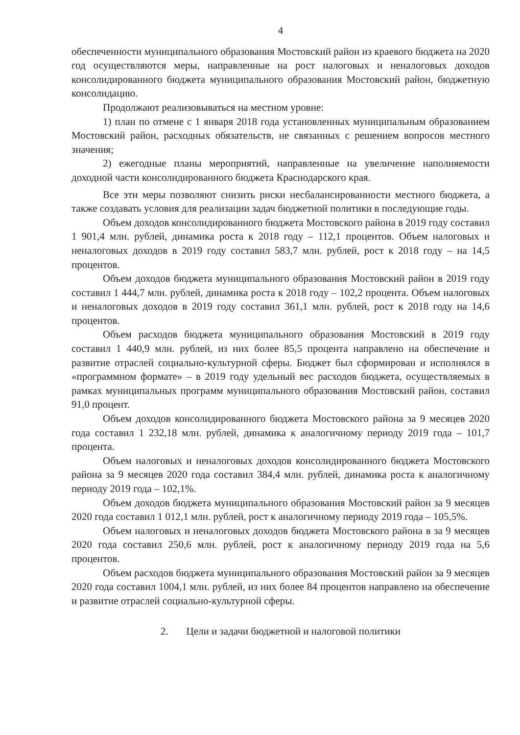4
обеспеченности муниципального образования Мостовский район из краевого бюджета на 2020 год осуществляются меры, направленные на рост налоговых и неналоговых доходов консолидированного бюджета муниципального образования Мостовский район, бюджетную консолидацию.
Продолжают реализовываться на местном уровне:
1) план по отмене с 1 января 2018 года установленных муниципальным образованием Мостовский район, расходных обязательств, не связанных с решением вопросов местного значения;
2) ежегодные планы мероприятий, направленные на увеличение наполняемости доходной части консолидированного бюджета Краснодарского края.
Все эти меры позволяют снизить риски несбалансированности местного бюджета, а также создавать условия для реализации задач бюджетной политики в последующие годы.
Объем доходов консолидированного бюджета Мостовского района в 2019 году составил 1 901,4 млн. рублей, динамика роста к 2018 году – 112,1 процентов. Объем налоговых и неналоговых доходов в 2019 году составил 583,7 млн. рублей, рост к 2018 году – на 14,5 процентов.
Объем доходов бюджета муниципального образования Мостовский район в 2019 году составил 1 444,7 млн. рублей, динамика роста к 2018 году – 102,2 процента. Объем налоговых и неналоговых доходов в 2019 году составил 361,1 млн. рублей, рост к 2018 году на 14,6 процентов.
Объем расходов бюджета муниципального образования Мостовский в 2019 году составил 1 440,9 млн. рублей, из них более 85,5 процента направлено на обеспечение и развитие отраслей социально-культурной сферы. Бюджет был сформирован и исполнялся в «программном формате» – в 2019 году удельный вес расходов бюджета, осуществляемых в рамках муниципальных программ муниципального образования Мостовский район, составил 91,0 процент.
Объем доходов консолидированного бюджета Мостовского района за 9 месяцев 2020 года составил 1 232,18 млн. рублей, динамика к аналогичному периоду 2019 года – 101,7 процента.
Объем налоговых и неналоговых доходов консолидированного бюджета Мостовского района за 9 месяцев 2020 года составил 384,4 млн. рублей, динамика роста к аналогичному периоду 2019 года – 102,1%.
Объем доходов бюджета муниципального образования Мостовский район за 9 месяцев 2020 года составил 1 012,1 млн. рублей, рост к аналогичному периоду 2019 года – 105,5%.
Объем налоговых и неналоговых доходов бюджета Мостовского района в за 9 месяцев 2020 года составил 250,6 млн. рублей, рост к аналогичному периоду 2019 года на 5,6 процентов.
Объем расходов бюджета муниципального образования Мостовский район за 9 месяцев 2020 года составил 1004,1 млн. рублей, из них более 84 процентов направлено на обеспечение и развитие отраслей социально-культурной сферы.
2. Цели и задачи бюджетной и налоговой политики